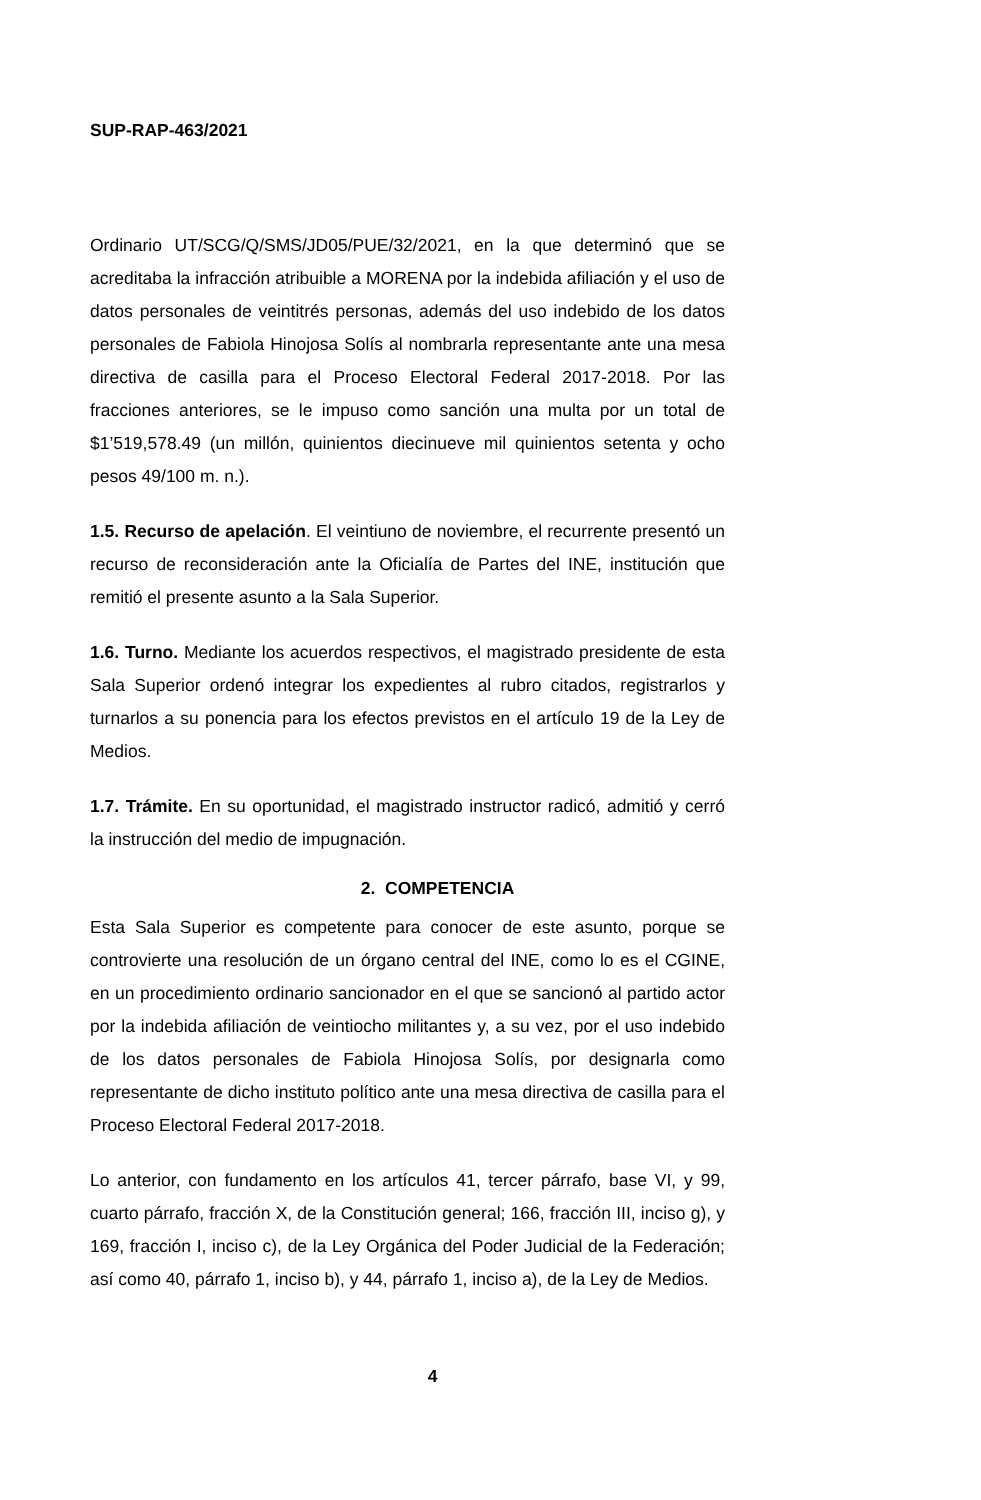SUP-RAP-463/2021
Ordinario UT/SCG/Q/SMS/JD05/PUE/32/2021, en la que determinó que se acreditaba la infracción atribuible a MORENA por la indebida afiliación y el uso de datos personales de veintitrés personas, además del uso indebido de los datos personales de Fabiola Hinojosa Solís al nombrarla representante ante una mesa directiva de casilla para el Proceso Electoral Federal 2017-2018. Por las fracciones anteriores, se le impuso como sanción una multa por un total de $1’519,578.49 (un millón, quinientos diecinueve mil quinientos setenta y ocho pesos 49/100 m. n.).
1.5. Recurso de apelación. El veintiuno de noviembre, el recurrente presentó un recurso de reconsideración ante la Oficialía de Partes del INE, institución que remitió el presente asunto a la Sala Superior.
1.6. Turno. Mediante los acuerdos respectivos, el magistrado presidente de esta Sala Superior ordenó integrar los expedientes al rubro citados, registrarlos y turnarlos a su ponencia para los efectos previstos en el artículo 19 de la Ley de Medios.
1.7. Trámite. En su oportunidad, el magistrado instructor radicó, admitió y cerró la instrucción del medio de impugnación.
2. COMPETENCIA
Esta Sala Superior es competente para conocer de este asunto, porque se controvierte una resolución de un órgano central del INE, como lo es el CGINE, en un procedimiento ordinario sancionador en el que se sancionó al partido actor por la indebida afiliación de veintiocho militantes y, a su vez, por el uso indebido de los datos personales de Fabiola Hinojosa Solís, por designarla como representante de dicho instituto político ante una mesa directiva de casilla para el Proceso Electoral Federal 2017-2018.
Lo anterior, con fundamento en los artículos 41, tercer párrafo, base VI, y 99, cuarto párrafo, fracción X, de la Constitución general; 166, fracción III, inciso g), y 169, fracción I, inciso c), de la Ley Orgánica del Poder Judicial de la Federación; así como 40, párrafo 1, inciso b), y 44, párrafo 1, inciso a), de la Ley de Medios.
4